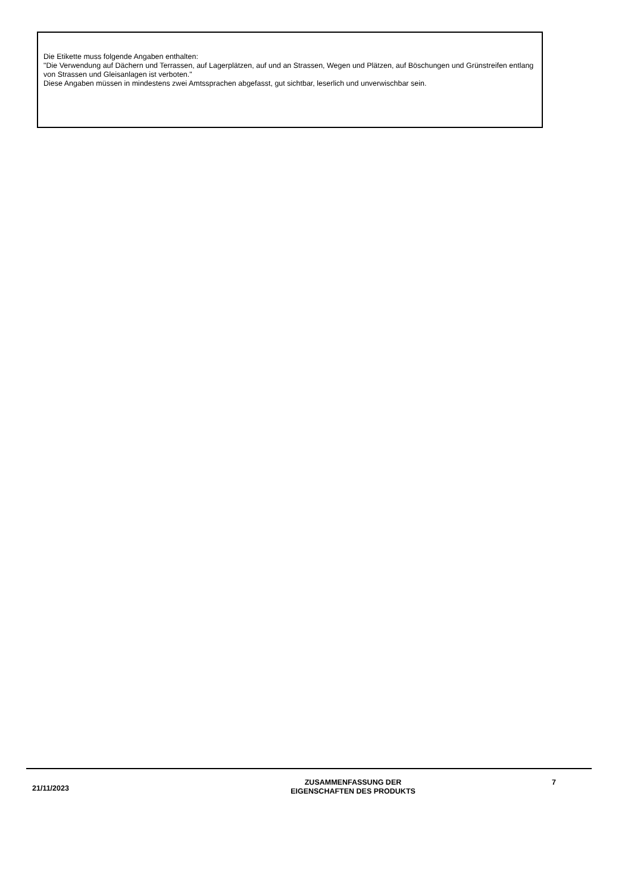Die Etikette muss folgende Angaben enthalten:
"Die Verwendung auf Dächern und Terrassen, auf Lagerplätzen, auf und an Strassen, Wegen und Plätzen, auf Böschungen und Grünstreifen entlang von Strassen und Gleisanlagen ist verboten."
Diese Angaben müssen in mindestens zwei Amtssprachen abgefasst, gut sichtbar, leserlich und unverwischbar sein.
21/11/2023
ZUSAMMENFASSUNG DER
EIGENSCHAFTEN DES PRODUKTS
7